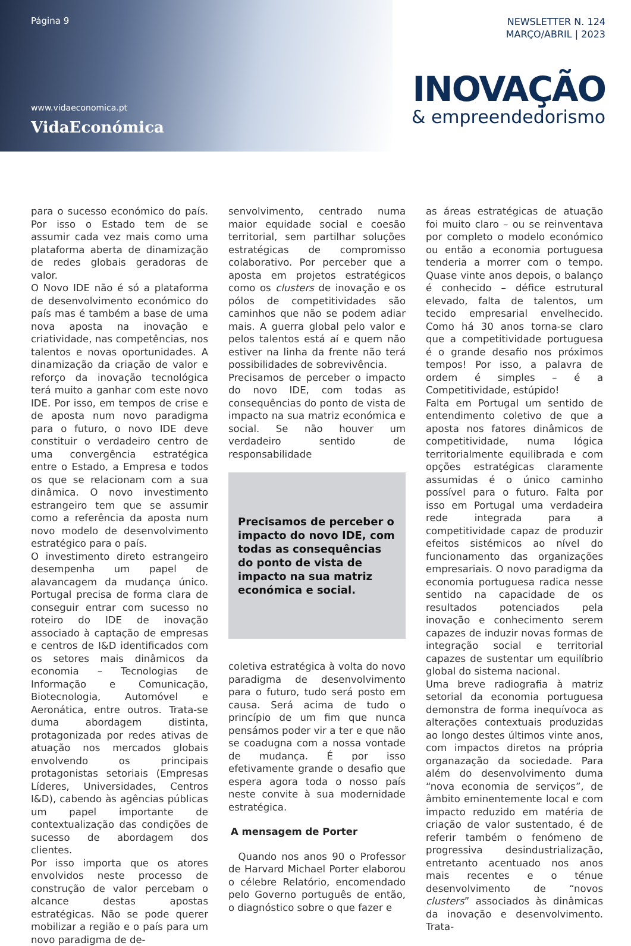Página 9
www.vidaeconomica.pt
VidaEconómica
NEWSLETTER N. 124
MARÇO/ABRIL | 2023
INOVAÇÃO
& empreendedorismo
para o sucesso económico do país. Por isso o Estado tem de se assumir cada vez mais como uma plataforma aberta de dinamização de redes globais geradoras de valor.
O Novo IDE não é só a plataforma de desenvolvimento económico do país mas é também a base de uma nova aposta na inovação e criatividade, nas competências, nos talentos e novas oportunidades. A dinamização da criação de valor e reforço da inovação tecnológica terá muito a ganhar com este novo IDE. Por isso, em tempos de crise e de aposta num novo paradigma para o futuro, o novo IDE deve constituir o verdadeiro centro de uma convergência estratégica entre o Estado, a Empresa e todos os que se relacionam com a sua dinâmica. O novo investimento estrangeiro tem que se assumir como a referência da aposta num novo modelo de desenvolvimento estratégico para o país.
O investimento direto estrangeiro desempenha um papel de alavancagem da mudança único. Portugal precisa de forma clara de conseguir entrar com sucesso no roteiro do IDE de inovação associado à captação de empresas e centros de I&D identificados com os setores mais dinâmicos da economia – Tecnologias de Informação e Comunicação, Biotecnologia, Automóvel e Aeronática, entre outros. Trata-se duma abordagem distinta, protagonizada por redes ativas de atuação nos mercados globais envolvendo os principais protagonistas setoriais (Empresas Líderes, Universidades, Centros I&D), cabendo às agências públicas um papel importante de contextualização das condições de sucesso de abordagem dos clientes.
Por isso importa que os atores envolvidos neste processo de construção de valor percebam o alcance destas apostas estratégicas. Não se pode querer mobilizar a região e o país para um novo paradigma de de-
senvolvimento, centrado numa maior equidade social e coesão territorial, sem partilhar soluções estratégicas de compromisso colaborativo. Por perceber que a aposta em projetos estratégicos como os clusters de inovação e os pólos de competitividades são caminhos que não se podem adiar mais. A guerra global pelo valor e pelos talentos está aí e quem não estiver na linha da frente não terá possibilidades de sobrevivência.
Precisamos de perceber o impacto do novo IDE, com todas as consequências do ponto de vista de impacto na sua matriz económica e social. Se não houver um verdadeiro sentido de responsabilidade
Precisamos de perceber o impacto do novo IDE, com todas as consequências do ponto de vista de impacto na sua matriz económica e social.
coletiva estratégica à volta do novo paradigma de desenvolvimento para o futuro, tudo será posto em causa. Será acima de tudo o princípio de um fim que nunca pensámos poder vir a ter e que não se coadugna com a nossa vontade de mudança. É por isso efetivamente grande o desafio que espera agora toda o nosso país neste convite à sua modernidade estratégica.
A mensagem de Porter
Quando nos anos 90 o Professor de Harvard Michael Porter elaborou o célebre Relatório, encomendado pelo Governo português de então, o diagnóstico sobre o que fazer e
as áreas estratégicas de atuação foi muito claro – ou se reinventava por completo o modelo económico ou então a economia portuguesa tenderia a morrer com o tempo. Quase vinte anos depois, o balanço é conhecido – défice estrutural elevado, falta de talentos, um tecido empresarial envelhecido. Como há 30 anos torna-se claro que a competitividade portuguesa é o grande desafio nos próximos tempos! Por isso, a palavra de ordem é simples – é a Competitividade, estúpido!
Falta em Portugal um sentido de entendimento coletivo de que a aposta nos fatores dinâmicos de competitividade, numa lógica territorialmente equilibrada e com opções estratégicas claramente assumidas é o único caminho possível para o futuro. Falta por isso em Portugal uma verdadeira rede integrada para a competitividade capaz de produzir efeitos sistémicos ao nível do funcionamento das organizações empresariais. O novo paradigma da economia portuguesa radica nesse sentido na capacidade de os resultados potenciados pela inovação e conhecimento serem capazes de induzir novas formas de integração social e territorial capazes de sustentar um equilíbrio global do sistema nacional.
Uma breve radiografia à matriz setorial da economia portuguesa demonstra de forma inequívoca as alterações contextuais produzidas ao longo destes últimos vinte anos, com impactos diretos na própria organazação da sociedade. Para além do desenvolvimento duma “nova economia de serviços”, de âmbito eminentemente local e com impacto reduzido em matéria de criação de valor sustentado, é de referir também o fenómeno de progressiva desindustrialização, entretanto acentuado nos anos mais recentes e o ténue desenvolvimento de “novos clusters” associados às dinâmicas da inovação e desenvolvimento. Trata-